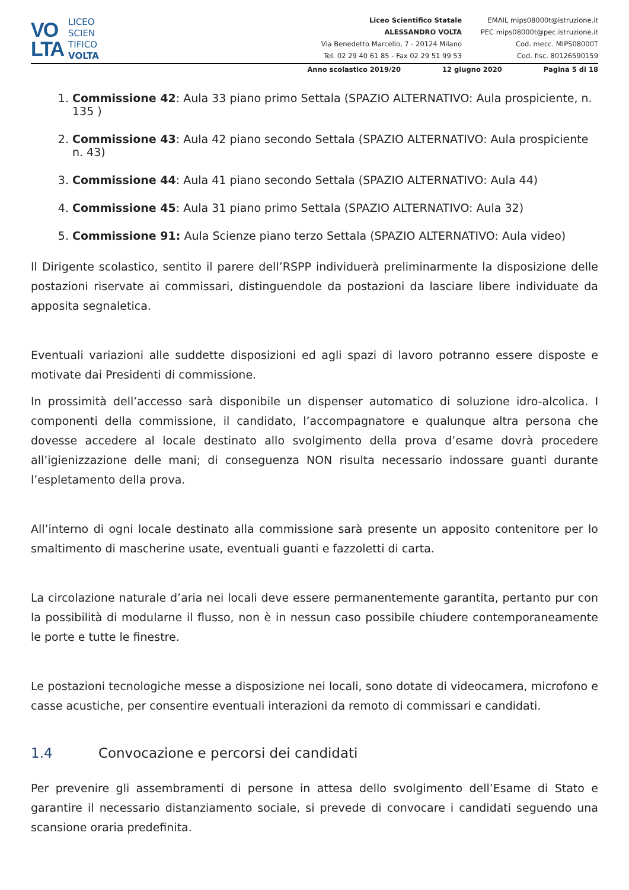VO
LTA
LICEO
SCIEN
TIFICO
VOLTA
Liceo Scientifico Statale
ALESSANDRO VOLTA
Via Benedetto Marcello, 7 - 20124 Milano
Tel. 02 29 40 61 85 - Fax 02 29 51 99 53
EMAIL mips08000t@istruzione.it
PEC mips08000t@pec.istruzione.it
Cod. mecc. MIPS08000T
Cod. fisc. 80126590159
Anno scolastico 2019/20 12 giugno 2020 Pagina 5 di 18
1. Commissione 42: Aula 33 piano primo Settala (SPAZIO ALTERNATIVO: Aula prospiciente, n. 135 )
2. Commissione 43: Aula 42 piano secondo Settala (SPAZIO ALTERNATIVO: Aula prospiciente n. 43)
3. Commissione 44: Aula 41 piano secondo Settala (SPAZIO ALTERNATIVO: Aula 44)
4. Commissione 45: Aula 31 piano primo Settala (SPAZIO ALTERNATIVO: Aula 32)
5. Commissione 91: Aula Scienze piano terzo Settala (SPAZIO ALTERNATIVO: Aula video)
Il Dirigente scolastico, sentito il parere dell’RSPP individuerà preliminarmente la disposizione delle postazioni riservate ai commissari, distinguendole da postazioni da lasciare libere individuate da apposita segnaletica.
Eventuali variazioni alle suddette disposizioni ed agli spazi di lavoro potranno essere disposte e motivate dai Presidenti di commissione.
In prossimità dell’accesso sarà disponibile un dispenser automatico di soluzione idro-alcolica. I componenti della commissione, il candidato, l’accompagnatore e qualunque altra persona che dovesse accedere al locale destinato allo svolgimento della prova d’esame dovrà procedere all’igienizzazione delle mani; di conseguenza NON risulta necessario indossare guanti durante l’espletamento della prova.
All’interno di ogni locale destinato alla commissione sarà presente un apposito contenitore per lo smaltimento di mascherine usate, eventuali guanti e fazzoletti di carta.
La circolazione naturale d’aria nei locali deve essere permanentemente garantita, pertanto pur con la possibilità di modularne il flusso, non è in nessun caso possibile chiudere contemporaneamente le porte e tutte le finestre.
Le postazioni tecnologiche messe a disposizione nei locali, sono dotate di videocamera, microfono e casse acustiche, per consentire eventuali interazioni da remoto di commissari e candidati.
1.4 Convocazione e percorsi dei candidati
Per prevenire gli assembramenti di persone in attesa dello svolgimento dell’Esame di Stato e garantire il necessario distanziamento sociale, si prevede di convocare i candidati seguendo una scansione oraria predefinita.